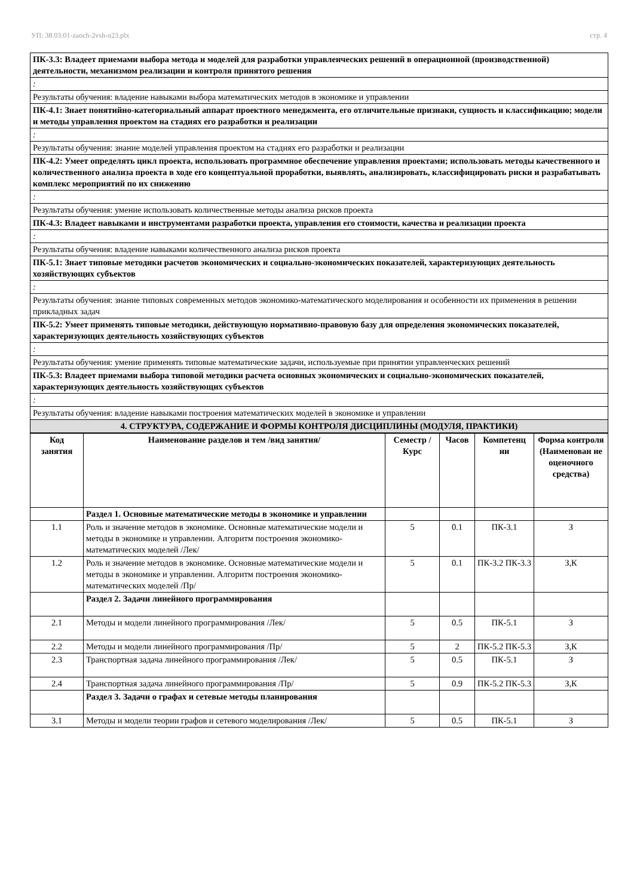УП: 38.03.01-zaoch-2vsh-n23.plx стр. 4
| ПК-3.3: Владеет приемами выбора метода и моделей для разработки управленческих решений в операционной (производственной) деятельности, механизмом реализации и контроля принятого решения |
| : |
| Результаты обучения: владение навыками выбора математических методов в экономике и управлении |
| ПК-4.1: Знает понятийно-категориальный аппарат проектного менеджмента, его отличительные признаки, сущность и классификацию; модели и методы управления проектом на стадиях его разработки и реализации |
| : |
| Результаты обучения: знание моделей управления проектом на стадиях его разработки и реализации |
| ПК-4.2: Умеет определять цикл проекта, использовать программное обеспечение управления проектами; использовать методы качественного и количественного анализа проекта в ходе его концептуальной проработки, выявлять, анализировать, классифицировать риски и разрабатывать комплекс мероприятий по их снижению |
| : |
| Результаты обучения: умение использовать количественные методы анализа рисков проекта |
| ПК-4.3: Владеет навыками и инструментами разработки проекта, управления его стоимости, качества и реализации проекта |
| : |
| Результаты обучения: владение навыками количественного анализа рисков проекта |
| ПК-5.1: Знает типовые методики расчетов экономических и социально-экономических показателей, характеризующих деятельность хозяйствующих субъектов |
| : |
| Результаты обучения: знание типовых современных методов экономико-математического моделирования и особенности их применения в решении прикладных задач |
| ПК-5.2: Умеет применять типовые методики, действующую нормативно-правовую базу для определения экономических показателей, характеризующих деятельность хозяйствующих субъектов |
| : |
| Результаты обучения: умение применять типовые математические задачи, используемые при принятии управленческих решений |
| ПК-5.3: Владеет приемами выбора типовой методики расчета основных экономических и социально-экономических показателей, характеризующих деятельность хозяйствующих субъектов |
| : |
| Результаты обучения: владение навыками построения математических моделей в экономике и управлении |
| 4. СТРУКТУРА, СОДЕРЖАНИЕ И ФОРМЫ КОНТРОЛЯ ДИСЦИПЛИНЫ (МОДУЛЯ, ПРАКТИКИ) |
| Код занятия | Наименование разделов и тем /вид занятия/ | Семестр / Курс | Часов | Компетенц ии | Форма контроля (Наименован ие оценочного средства) |
| --- | --- | --- | --- | --- | --- |
| | Раздел 1. Основные математические методы в экономике и управлении | | | | |
| 1.1 | Роль и значение методов в экономике. Основные математические модели и методы в экономике и управлении. Алгоритм построения экономико-математических моделей /Лек/ | 5 | 0.1 | ПК-3.1 | З |
| 1.2 | Роль и значение методов в экономике. Основные математические модели и методы в экономике и управлении. Алгоритм построения экономико-математических моделей /Пр/ | 5 | 0.1 | ПК-3.2 ПК-3.3 | З,К |
| | Раздел 2. Задачи линейного программирования | | | | |
| 2.1 | Методы и модели линейного программирования /Лек/ | 5 | 0.5 | ПК-5.1 | З |
| 2.2 | Методы и модели линейного программирования /Пр/ | 5 | 2 | ПК-5.2 ПК-5.3 | З,К |
| 2.3 | Транспортная задача линейного программирования /Лек/ | 5 | 0.5 | ПК-5.1 | З |
| 2.4 | Транспортная задача линейного программирования /Пр/ | 5 | 0.9 | ПК-5.2 ПК-5.3 | З,К |
| | Раздел 3. Задачи о графах и сетевые методы планирования | | | | |
| 3.1 | Методы и модели теории графов и сетевого моделирования /Лек/ | 5 | 0.5 | ПК-5.1 | З |